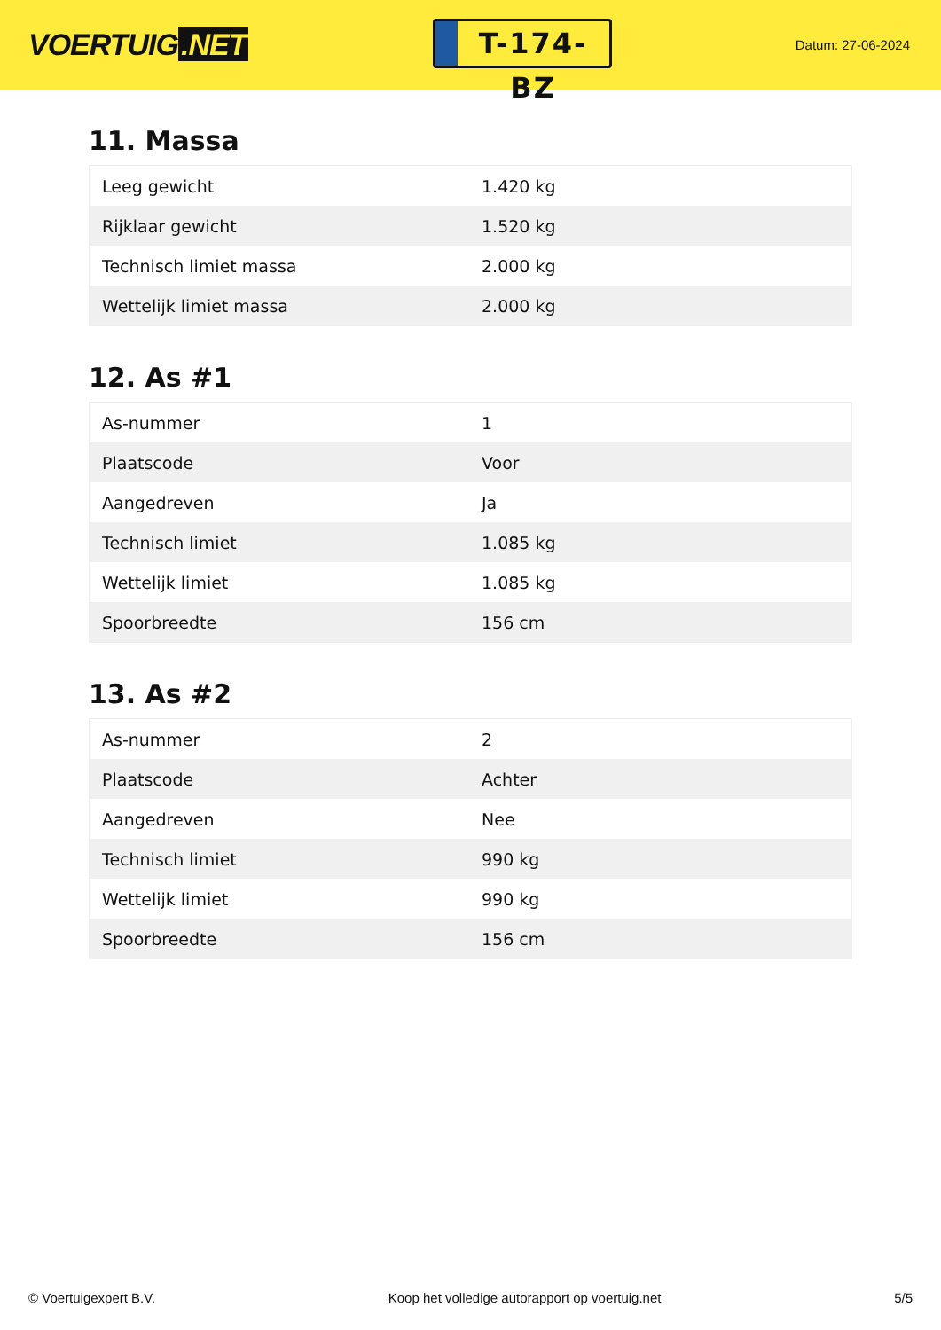VOERTUIG.NET
T-174-BZ
Datum: 27-06-2024
11. Massa
| Leeg gewicht | 1.420 kg |
| Rijklaar gewicht | 1.520 kg |
| Technisch limiet massa | 2.000 kg |
| Wettelijk limiet massa | 2.000 kg |
12. As #1
| As-nummer | 1 |
| Plaatscode | Voor |
| Aangedreven | Ja |
| Technisch limiet | 1.085 kg |
| Wettelijk limiet | 1.085 kg |
| Spoorbreedte | 156 cm |
13. As #2
| As-nummer | 2 |
| Plaatscode | Achter |
| Aangedreven | Nee |
| Technisch limiet | 990 kg |
| Wettelijk limiet | 990 kg |
| Spoorbreedte | 156 cm |
© Voertuigexpert B.V. Koop het volledige autorapport op voertuig.net 5/5